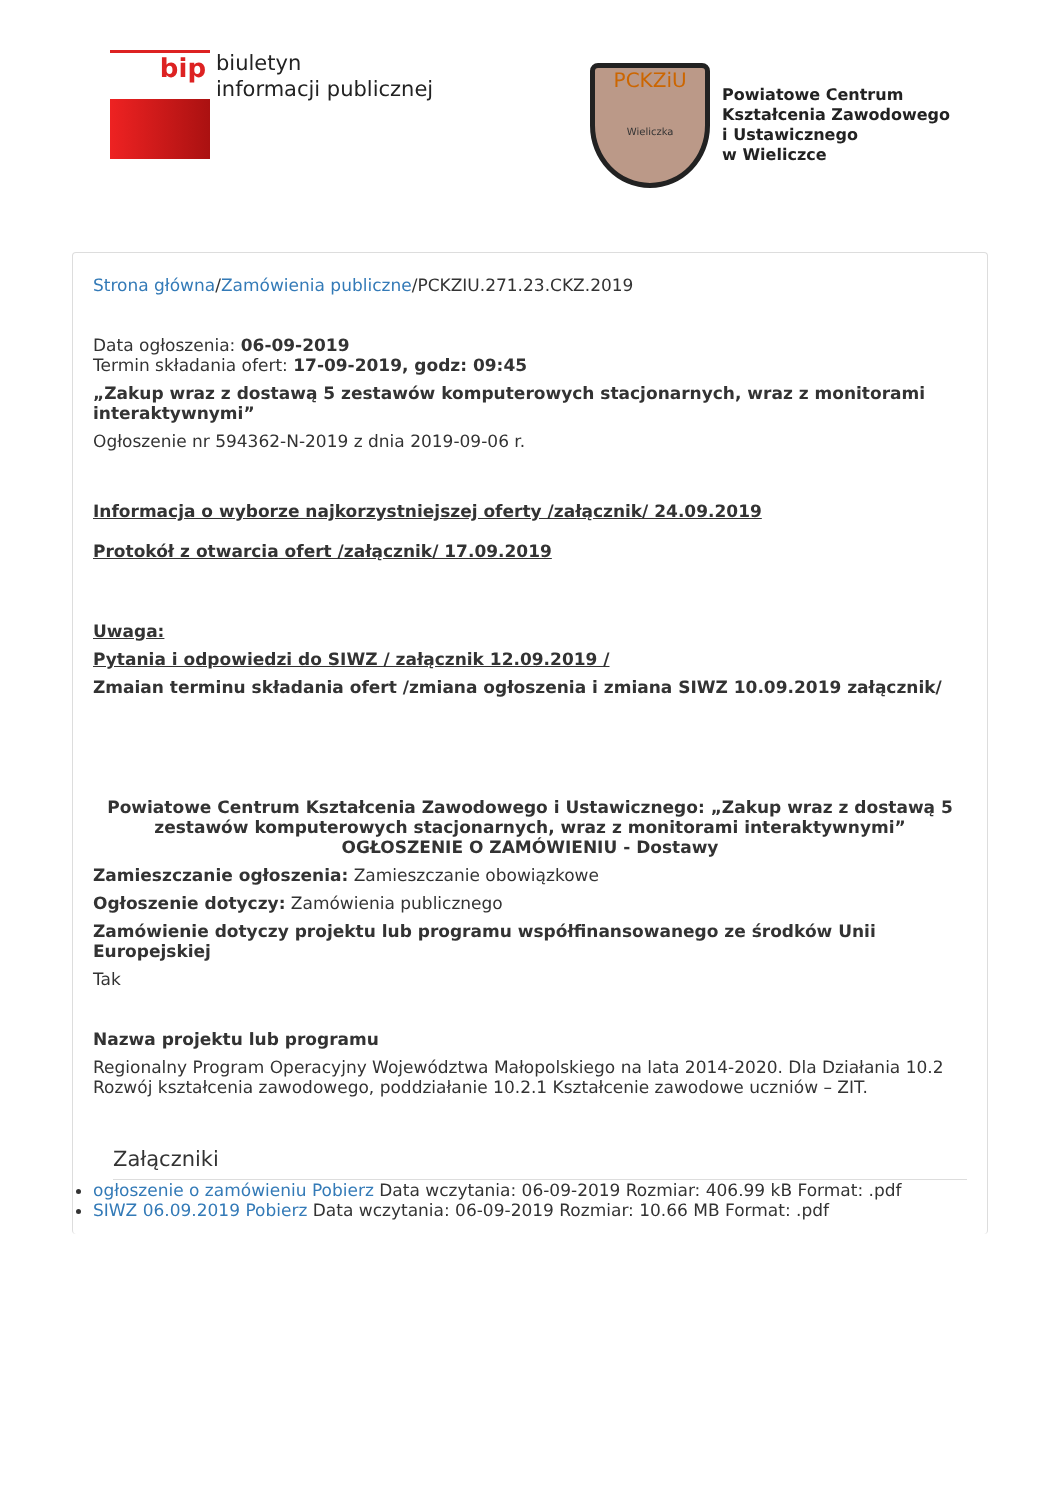bip
biuletyn
informacji publicznej
PCKZiU
Wieliczka
Powiatowe Centrum
Kształcenia Zawodowego
i Ustawicznego
w Wieliczce
Strona główna/Zamówienia publiczne/PCKZIU.271.23.CKZ.2019
Data ogłoszenia: 06-09-2019
Termin składania ofert: 17-09-2019, godz: 09:45
„Zakup wraz z dostawą 5 zestawów komputerowych stacjonarnych, wraz z monitorami interaktywnymi”
Ogłoszenie nr 594362-N-2019 z dnia 2019-09-06 r.
Informacja o wyborze najkorzystniejszej oferty /załącznik/ 24.09.2019
Protokół z otwarcia ofert /załącznik/ 17.09.2019
Uwaga:
Pytania i odpowiedzi do SIWZ / załącznik 12.09.2019 /
Zmaian terminu składania ofert /zmiana ogłoszenia i zmiana SIWZ 10.09.2019 załącznik/
Powiatowe Centrum Kształcenia Zawodowego i Ustawicznego: „Zakup wraz z dostawą 5 zestawów komputerowych stacjonarnych, wraz z monitorami interaktywnymi”
OGŁOSZENIE O ZAMÓWIENIU - Dostawy
Zamieszczanie ogłoszenia: Zamieszczanie obowiązkowe
Ogłoszenie dotyczy: Zamówienia publicznego
Zamówienie dotyczy projektu lub programu współfinansowanego ze środków Unii Europejskiej
Tak
Nazwa projektu lub programu
Regionalny Program Operacyjny Województwa Małopolskiego na lata 2014-2020. Dla Działania 10.2 Rozwój kształcenia zawodowego, poddziałanie 10.2.1 Kształcenie zawodowe uczniów – ZIT.
Załączniki
ogłoszenie o zamówieniu Pobierz Data wczytania: 06-09-2019 Rozmiar: 406.99 kB Format: .pdf
SIWZ 06.09.2019 Pobierz Data wczytania: 06-09-2019 Rozmiar: 10.66 MB Format: .pdf